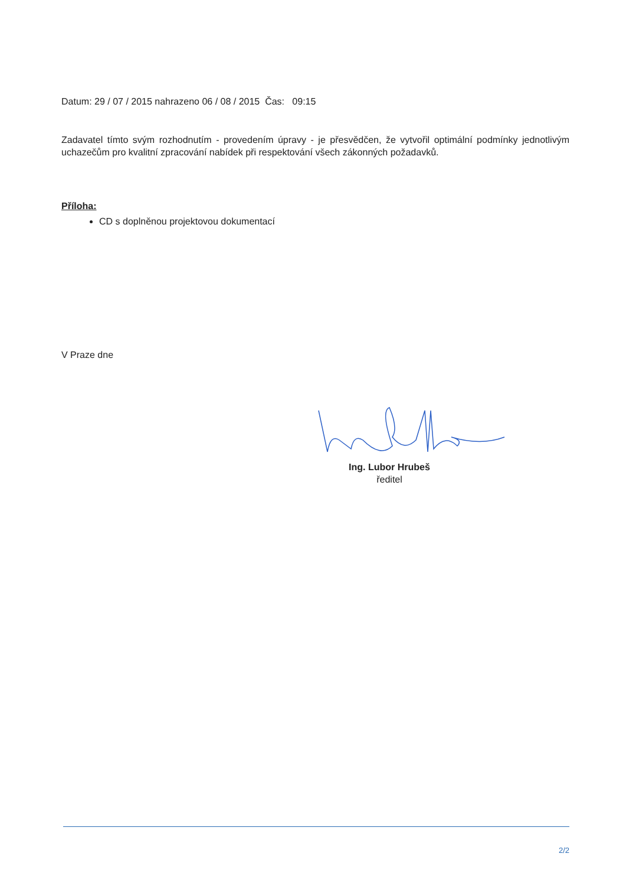Datum: 29 / 07 / 2015 nahrazeno 06 / 08 / 2015 Čas: 09:15
Zadavatel tímto svým rozhodnutím - provedením úpravy - je přesvědčen, že vytvořil optimální podmínky jednotlivým uchazečům pro kvalitní zpracování nabídek při respektování všech zákonných požadavků.
Příloha:
CD s doplněnou projektovou dokumentací
V Praze dne
Ing. Lubor Hrubeš
ředitel
2/2